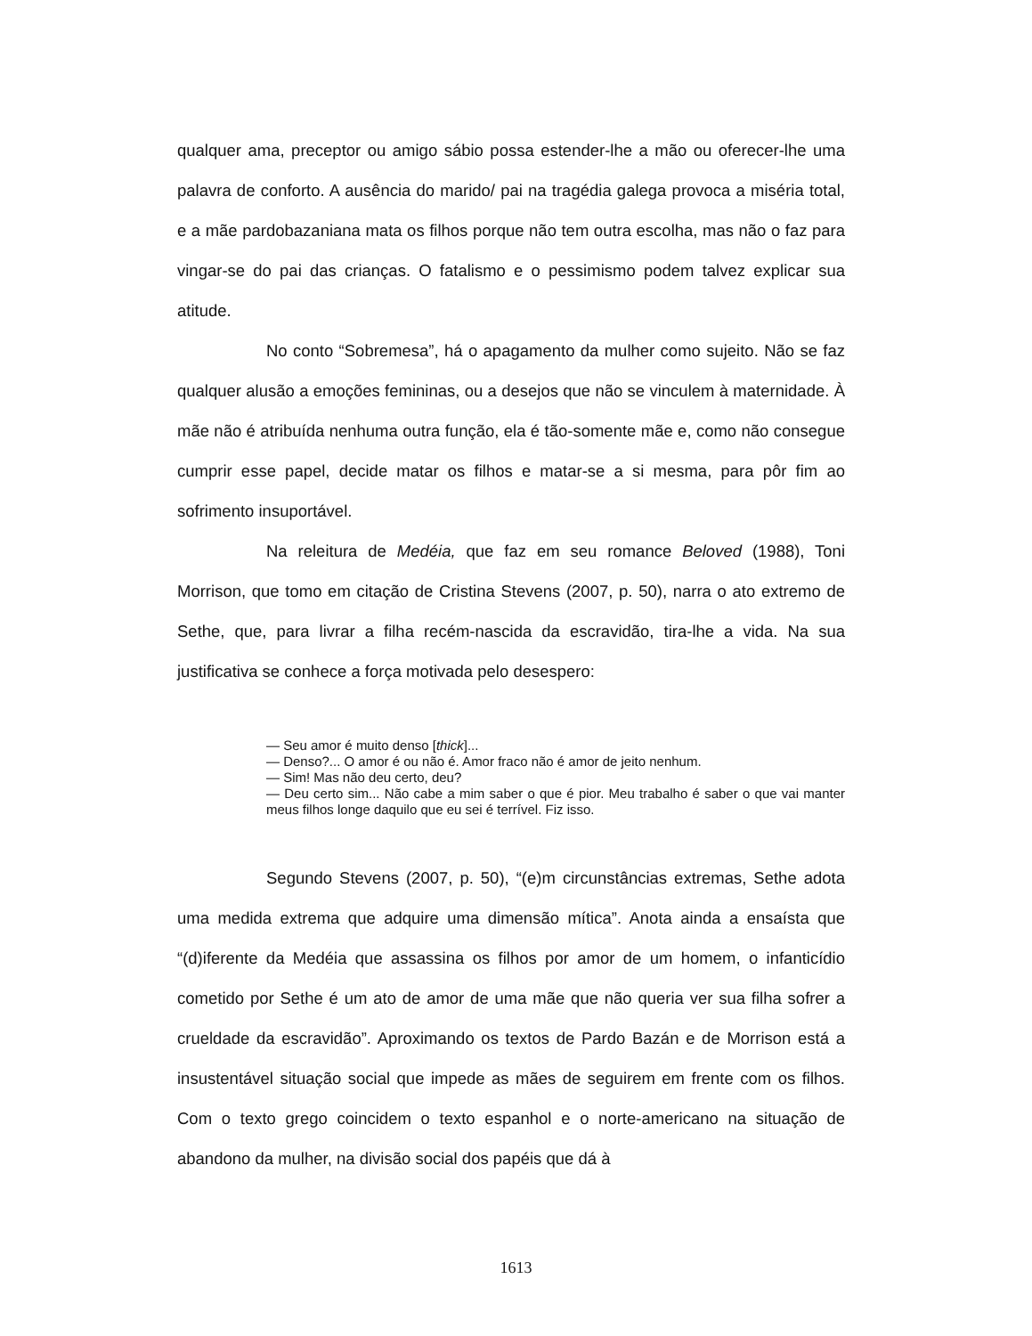qualquer ama, preceptor ou amigo sábio possa estender-lhe a mão ou oferecer-lhe uma palavra de conforto. A ausência do marido/ pai na tragédia galega provoca a miséria total, e a mãe pardobazaniana mata os filhos porque não tem outra escolha, mas não o faz para vingar-se do pai das crianças. O fatalismo e o pessimismo podem talvez explicar sua atitude.
No conto “Sobremesa”, há o apagamento da mulher como sujeito. Não se faz qualquer alusão a emoções femininas, ou a desejos que não se vinculem à maternidade. À mãe não é atribuída nenhuma outra função, ela é tão-somente mãe e, como não consegue cumprir esse papel, decide matar os filhos e matar-se a si mesma, para pôr fim ao sofrimento insuportável.
Na releitura de Medéia, que faz em seu romance Beloved (1988), Toni Morrison, que tomo em citação de Cristina Stevens (2007, p. 50), narra o ato extremo de Sethe, que, para livrar a filha recém-nascida da escravidão, tira-lhe a vida. Na sua justificativa se conhece a força motivada pelo desespero:
— Seu amor é muito denso [thick]...
— Denso?... O amor é ou não é. Amor fraco não é amor de jeito nenhum.
— Sim! Mas não deu certo, deu?
— Deu certo sim... Não cabe a mim saber o que é pior. Meu trabalho é saber o que vai manter meus filhos longe daquilo que eu sei é terrível. Fiz isso.
Segundo Stevens (2007, p. 50), “(e)m circunstâncias extremas, Sethe adota uma medida extrema que adquire uma dimensão mítica”. Anota ainda a ensaísta que “(d)iferente da Medéia que assassina os filhos por amor de um homem, o infanticídio cometido por Sethe é um ato de amor de uma mãe que não queria ver sua filha sofrer a crueldade da escravidão”. Aproximando os textos de Pardo Bazán e de Morrison está a insustentável situação social que impede as mães de seguirem em frente com os filhos. Com o texto grego coincidem o texto espanhol e o norte-americano na situação de abandono da mulher, na divisão social dos papéis que dá à
1613